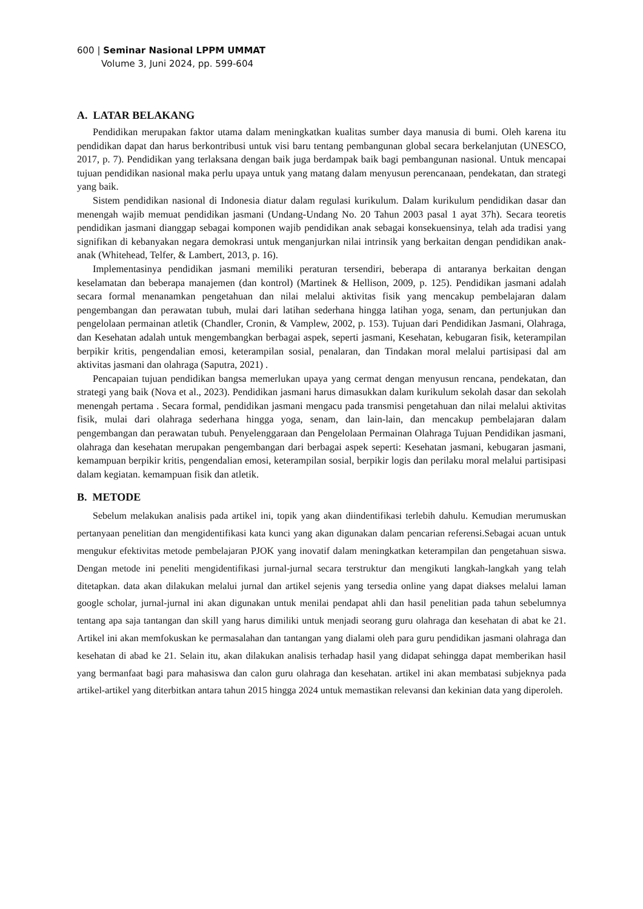600 | Seminar Nasional LPPM UMMAT
Volume 3, Juni 2024, pp. 599-604
A. LATAR BELAKANG
Pendidikan merupakan faktor utama dalam meningkatkan kualitas sumber daya manusia di bumi. Oleh karena itu pendidikan dapat dan harus berkontribusi untuk visi baru tentang pembangunan global secara berkelanjutan (UNESCO, 2017, p. 7). Pendidikan yang terlaksana dengan baik juga berdampak baik bagi pembangunan nasional. Untuk mencapai tujuan pendidikan nasional maka perlu upaya untuk yang matang dalam menyusun perencanaan, pendekatan, dan strategi yang baik.
Sistem pendidikan nasional di Indonesia diatur dalam regulasi kurikulum. Dalam kurikulum pendidikan dasar dan menengah wajib memuat pendidikan jasmani (Undang-Undang No. 20 Tahun 2003 pasal 1 ayat 37h). Secara teoretis pendidikan jasmani dianggap sebagai komponen wajib pendidikan anak sebagai konsekuensinya, telah ada tradisi yang signifikan di kebanyakan negara demokrasi untuk menganjurkan nilai intrinsik yang berkaitan dengan pendidikan anak-anak (Whitehead, Telfer, & Lambert, 2013, p. 16).
Implementasinya pendidikan jasmani memiliki peraturan tersendiri, beberapa di antaranya berkaitan dengan keselamatan dan beberapa manajemen (dan kontrol) (Martinek & Hellison, 2009, p. 125). Pendidikan jasmani adalah secara formal menanamkan pengetahuan dan nilai melalui aktivitas fisik yang mencakup pembelajaran dalam pengembangan dan perawatan tubuh, mulai dari latihan sederhana hingga latihan yoga, senam, dan pertunjukan dan pengelolaan permainan atletik (Chandler, Cronin, & Vamplew, 2002, p. 153). Tujuan dari Pendidikan Jasmani, Olahraga, dan Kesehatan adalah untuk mengembangkan berbagai aspek, seperti jasmani, Kesehatan, kebugaran fisik, keterampilan berpikir kritis, pengendalian emosi, keterampilan sosial, penalaran, dan Tindakan moral melalui partisipasi dal am aktivitas jasmani dan olahraga (Saputra, 2021) .
Pencapaian tujuan pendidikan bangsa memerlukan upaya yang cermat dengan menyusun rencana, pendekatan, dan strategi yang baik (Nova et al., 2023). Pendidikan jasmani harus dimasukkan dalam kurikulum sekolah dasar dan sekolah menengah pertama . Secara formal, pendidikan jasmani mengacu pada transmisi pengetahuan dan nilai melalui aktivitas fisik, mulai dari olahraga sederhana hingga yoga, senam, dan lain-lain, dan mencakup pembelajaran dalam pengembangan dan perawatan tubuh. Penyelenggaraan dan Pengelolaan Permainan Olahraga Tujuan Pendidikan jasmani, olahraga dan kesehatan merupakan pengembangan dari berbagai aspek seperti: Kesehatan jasmani, kebugaran jasmani, kemampuan berpikir kritis, pengendalian emosi, keterampilan sosial, berpikir logis dan perilaku moral melalui partisipasi dalam kegiatan. kemampuan fisik dan atletik.
B. METODE
Sebelum melakukan analisis pada artikel ini, topik yang akan diindentifikasi terlebih dahulu. Kemudian merumuskan pertanyaan penelitian dan mengidentifikasi kata kunci yang akan digunakan dalam pencarian referensi.Sebagai acuan untuk mengukur efektivitas metode pembelajaran PJOK yang inovatif dalam meningkatkan keterampilan dan pengetahuan siswa. Dengan metode ini peneliti mengidentifikasi jurnal-jurnal secara terstruktur dan mengikuti langkah-langkah yang telah ditetapkan. data akan dilakukan melalui jurnal dan artikel sejenis yang tersedia online yang dapat diakses melalui laman google scholar, jurnal-jurnal ini akan digunakan untuk menilai pendapat ahli dan hasil penelitian pada tahun sebelumnya tentang apa saja tantangan dan skill yang harus dimiliki untuk menjadi seorang guru olahraga dan kesehatan di abat ke 21. Artikel ini akan memfokuskan ke permasalahan dan tantangan yang dialami oleh para guru pendidikan jasmani olahraga dan kesehatan di abad ke 21. Selain itu, akan dilakukan analisis terhadap hasil yang didapat sehingga dapat memberikan hasil yang bermanfaat bagi para mahasiswa dan calon guru olahraga dan kesehatan. artikel ini akan membatasi subjeknya pada artikel-artikel yang diterbitkan antara tahun 2015 hingga 2024 untuk memastikan relevansi dan kekinian data yang diperoleh.